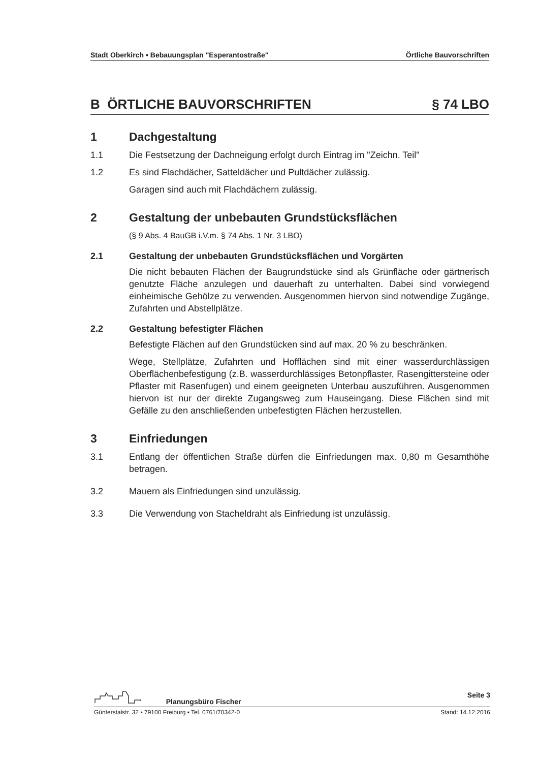Stadt Oberkirch ▪ Bebauungsplan "Esperantostraße" Örtliche Bauvorschriften
B ÖRTLICHE BAUVORSCHRIFTEN § 74 LBO
1 Dachgestaltung
1.1 Die Festsetzung der Dachneigung erfolgt durch Eintrag im "Zeichn. Teil"
1.2 Es sind Flachdächer, Satteldächer und Pultdächer zulässig.
Garagen sind auch mit Flachdächern zulässig.
2 Gestaltung der unbebauten Grundstücksflächen
(§ 9 Abs. 4 BauGB i.V.m. § 74 Abs. 1 Nr. 3 LBO)
2.1 Gestaltung der unbebauten Grundstücksflächen und Vorgärten
Die nicht bebauten Flächen der Baugrundstücke sind als Grünfläche oder gärtnerisch genutzte Fläche anzulegen und dauerhaft zu unterhalten. Dabei sind vorwiegend einheimische Gehölze zu verwenden. Ausgenommen hiervon sind notwendige Zugänge, Zufahrten und Abstellplätze.
2.2 Gestaltung befestigter Flächen
Befestigte Flächen auf den Grundstücken sind auf max. 20 % zu beschränken.
Wege, Stellplätze, Zufahrten und Hofflächen sind mit einer wasserdurchlässigen Oberflächenbefestigung (z.B. wasserdurchlässiges Betonpflaster, Rasengittersteine oder Pflaster mit Rasenfugen) und einem geeigneten Unterbau auszuführen. Ausgenommen hiervon ist nur der direkte Zugangsweg zum Hauseingang. Diese Flächen sind mit Gefälle zu den anschließenden unbefestigten Flächen herzustellen.
3 Einfriedungen
3.1 Entlang der öffentlichen Straße dürfen die Einfriedungen max. 0,80 m Gesamthöhe betragen.
3.2 Mauern als Einfriedungen sind unzulässig.
3.3 Die Verwendung von Stacheldraht als Einfriedung ist unzulässig.
Planungsbüro Fischer Seite 3
Günterstalstr. 32 ▪ 79100 Freiburg ▪ Tel. 0761/70342-0 Stand: 14.12.2016